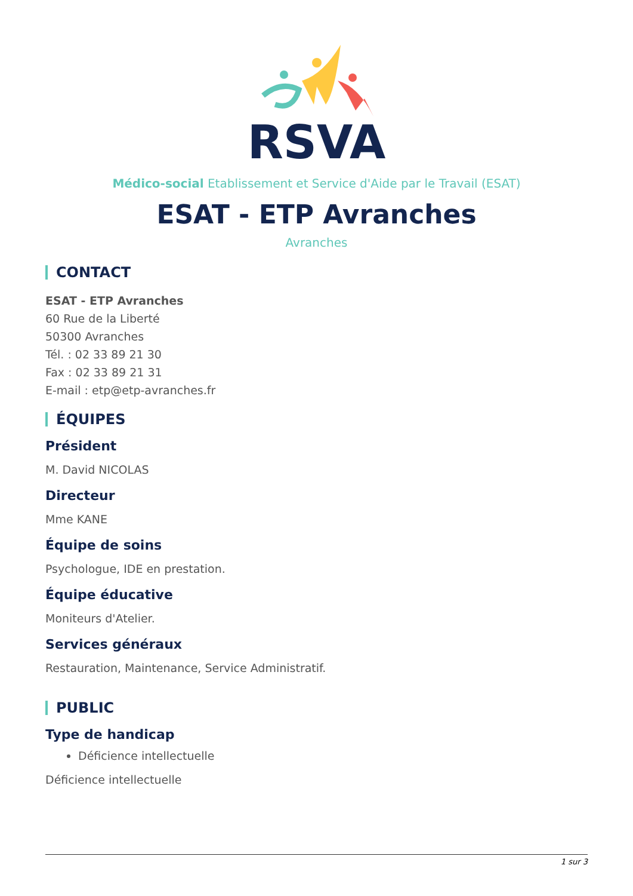RSVA
Médico-social Etablissement et Service d'Aide par le Travail (ESAT)
ESAT - ETP Avranches
Avranches
CONTACT
ESAT - ETP Avranches
60 Rue de la Liberté
50300 Avranches
Tél. : 02 33 89 21 30
Fax : 02 33 89 21 31
E-mail : etp@etp-avranches.fr
ÉQUIPES
Président
M. David NICOLAS
Directeur
Mme KANE
Équipe de soins
Psychologue, IDE en prestation.
Équipe éducative
Moniteurs d'Atelier.
Services généraux
Restauration, Maintenance, Service Administratif.
PUBLIC
Type de handicap
Déficience intellectuelle
Déficience intellectuelle
1 sur 3